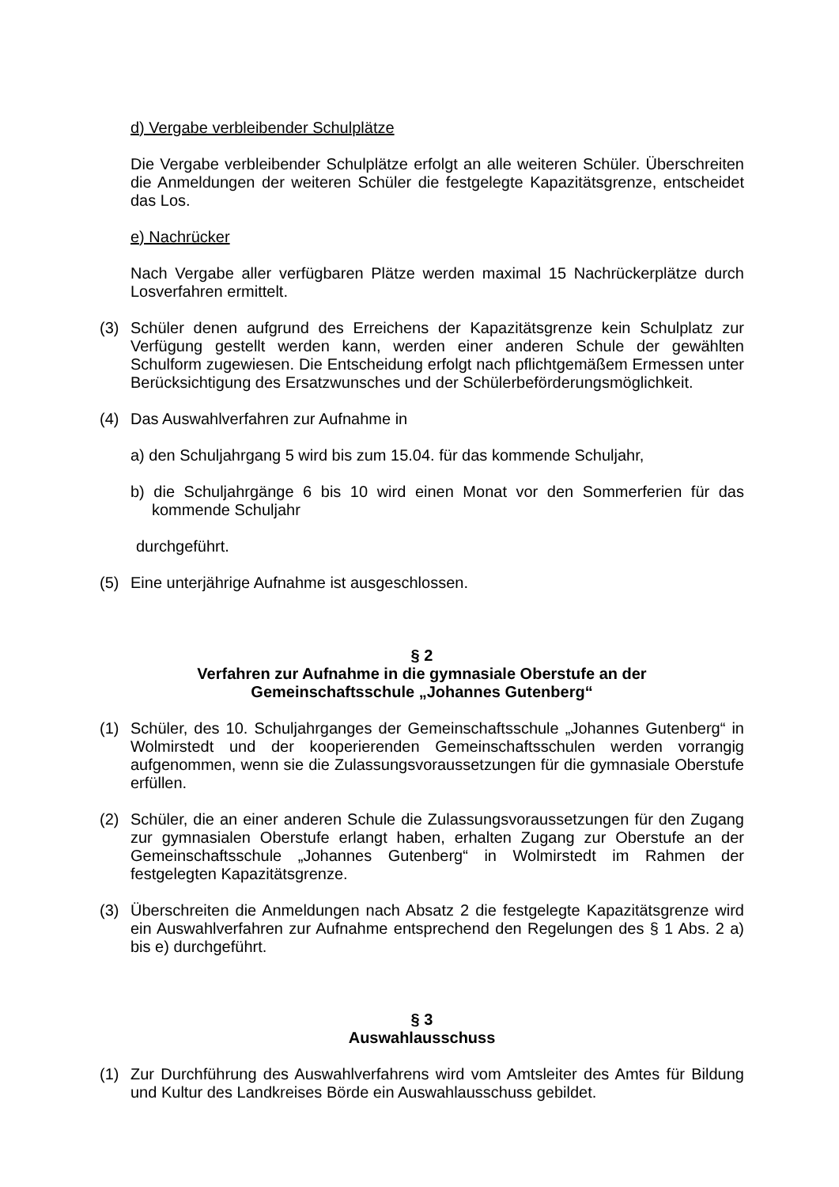d) Vergabe verbleibender Schulplätze
Die Vergabe verbleibender Schulplätze erfolgt an alle weiteren Schüler. Überschreiten die Anmeldungen der weiteren Schüler die festgelegte Kapazitätsgrenze, entscheidet das Los.
e) Nachrücker
Nach Vergabe aller verfügbaren Plätze werden maximal 15 Nachrückerplätze durch Losverfahren ermittelt.
(3) Schüler denen aufgrund des Erreichens der Kapazitätsgrenze kein Schulplatz zur Verfügung gestellt werden kann, werden einer anderen Schule der gewählten Schulform zugewiesen. Die Entscheidung erfolgt nach pflichtgemäßem Ermessen unter Berücksichtigung des Ersatzwunsches und der Schülerbeförderungsmöglichkeit.
(4) Das Auswahlverfahren zur Aufnahme in
a) den Schuljahrgang 5 wird bis zum 15.04. für das kommende Schuljahr,
b) die Schuljahrgänge 6 bis 10 wird einen Monat vor den Sommerferien für das kommende Schuljahr
durchgeführt.
(5) Eine unterjährige Aufnahme ist ausgeschlossen.
§ 2
Verfahren zur Aufnahme in die gymnasiale Oberstufe an der
Gemeinschaftsschule „Johannes Gutenberg“
(1) Schüler, des 10. Schuljahrganges der Gemeinschaftsschule „Johannes Gutenberg“ in Wolmirstedt und der kooperierenden Gemeinschaftsschulen werden vorrangig aufgenommen, wenn sie die Zulassungsvoraussetzungen für die gymnasiale Oberstufe erfüllen.
(2) Schüler, die an einer anderen Schule die Zulassungsvoraussetzungen für den Zugang zur gymnasialen Oberstufe erlangt haben, erhalten Zugang zur Oberstufe an der Gemeinschaftsschule „Johannes Gutenberg“ in Wolmirstedt im Rahmen der festgelegten Kapazitätsgrenze.
(3) Überschreiten die Anmeldungen nach Absatz 2 die festgelegte Kapazitätsgrenze wird ein Auswahlverfahren zur Aufnahme entsprechend den Regelungen des § 1 Abs. 2 a) bis e) durchgeführt.
§ 3
Auswahlausschuss
(1) Zur Durchführung des Auswahlverfahrens wird vom Amtsleiter des Amtes für Bildung und Kultur des Landkreises Börde ein Auswahlausschuss gebildet.